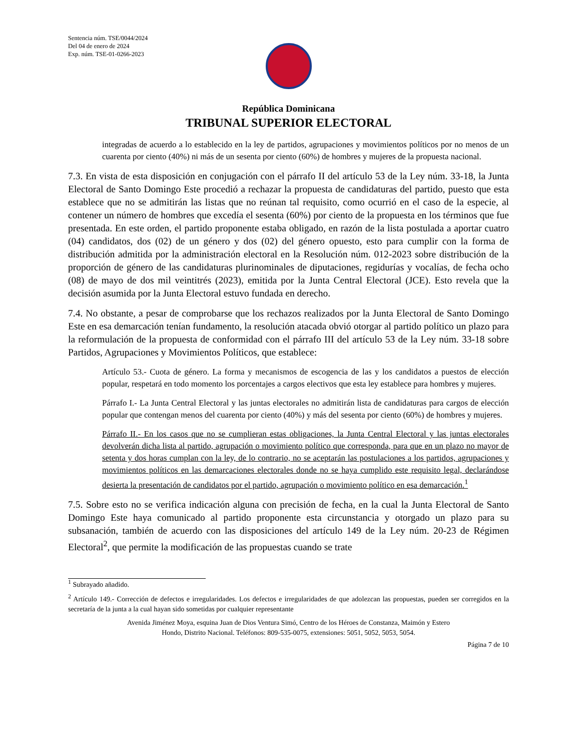Sentencia núm. TSE/0044/2024
Del 04 de enero de 2024
Exp. núm. TSE-01-0266-2023
República Dominicana
TRIBUNAL SUPERIOR ELECTORAL
integradas de acuerdo a lo establecido en la ley de partidos, agrupaciones y movimientos políticos por no menos de un cuarenta por ciento (40%) ni más de un sesenta por ciento (60%) de hombres y mujeres de la propuesta nacional.
7.3. En vista de esta disposición en conjugación con el párrafo II del artículo 53 de la Ley núm. 33-18, la Junta Electoral de Santo Domingo Este procedió a rechazar la propuesta de candidaturas del partido, puesto que esta establece que no se admitirán las listas que no reúnan tal requisito, como ocurrió en el caso de la especie, al contener un número de hombres que excedía el sesenta (60%) por ciento de la propuesta en los términos que fue presentada. En este orden, el partido proponente estaba obligado, en razón de la lista postulada a aportar cuatro (04) candidatos, dos (02) de un género y dos (02) del género opuesto, esto para cumplir con la forma de distribución admitida por la administración electoral en la Resolución núm. 012-2023 sobre distribución de la proporción de género de las candidaturas plurinominales de diputaciones, regidurías y vocalías, de fecha ocho (08) de mayo de dos mil veintitrés (2023), emitida por la Junta Central Electoral (JCE). Esto revela que la decisión asumida por la Junta Electoral estuvo fundada en derecho.
7.4. No obstante, a pesar de comprobarse que los rechazos realizados por la Junta Electoral de Santo Domingo Este en esa demarcación tenían fundamento, la resolución atacada obvió otorgar al partido político un plazo para la reformulación de la propuesta de conformidad con el párrafo III del artículo 53 de la Ley núm. 33-18 sobre Partidos, Agrupaciones y Movimientos Políticos, que establece:
Artículo 53.- Cuota de género. La forma y mecanismos de escogencia de las y los candidatos a puestos de elección popular, respetará en todo momento los porcentajes a cargos electivos que esta ley establece para hombres y mujeres.
Párrafo I.- La Junta Central Electoral y las juntas electorales no admitirán lista de candidaturas para cargos de elección popular que contengan menos del cuarenta por ciento (40%) y más del sesenta por ciento (60%) de hombres y mujeres.
Párrafo II.- En los casos que no se cumplieran estas obligaciones, la Junta Central Electoral y las juntas electorales devolverán dicha lista al partido, agrupación o movimiento político que corresponda, para que en un plazo no mayor de setenta y dos horas cumplan con la ley, de lo contrario, no se aceptarán las postulaciones a los partidos, agrupaciones y movimientos políticos en las demarcaciones electorales donde no se haya cumplido este requisito legal, declarándose desierta la presentación de candidatos por el partido, agrupación o movimiento político en esa demarcación.<sup>1</sup>
7.5. Sobre esto no se verifica indicación alguna con precisión de fecha, en la cual la Junta Electoral de Santo Domingo Este haya comunicado al partido proponente esta circunstancia y otorgado un plazo para su subsanación, también de acuerdo con las disposiciones del artículo 149 de la Ley núm. 20-23 de Régimen Electoral<sup>2</sup>, que permite la modificación de las propuestas cuando se trate
<sup>1</sup> Subrayado añadido.
<sup>2</sup> Artículo 149.- Corrección de defectos e irregularidades. Los defectos e irregularidades de que adolezcan las propuestas, pueden ser corregidos en la secretaría de la junta a la cual hayan sido sometidas por cualquier representante
Avenida Jiménez Moya, esquina Juan de Dios Ventura Simó, Centro de los Héroes de Constanza, Maimón y Estero
Hondo, Distrito Nacional. Teléfonos: 809-535-0075, extensiones: 5051, 5052, 5053, 5054.
Página 7 de 10